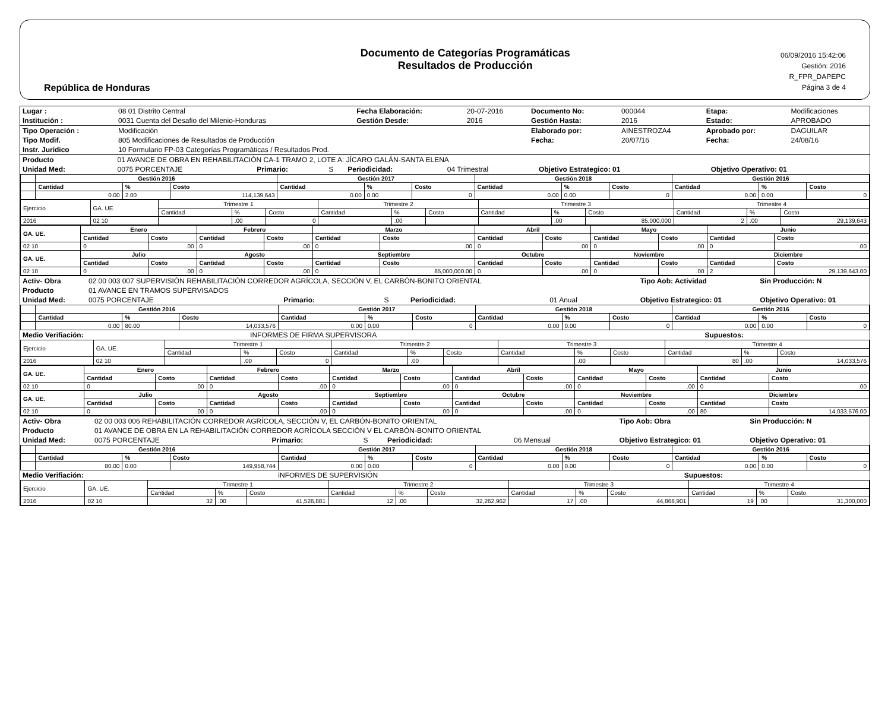República de Honduras
Documento de Categorías Programáticas
Resultados de Producción
06/09/2016 15:42:06
Gestión: 2016
R_FPR_DAPEPC
Página 3 de 4
| Lugar : | 08 01 Distrito Central | Fecha Elaboración: | 20-07-2016 | Documento No: | 000044 | Etapa: | Modificaciones |
| Institución : | 0031 Cuenta del Desafio del Milenio-Honduras | Gestión Desde: | 2016 | Gestión Hasta: | 2016 | Estado: | APROBADO |
| Tipo Operación : | Modificación | | | Elaborado por: | AINESTROZA4 | Aprobado por: | DAGUILAR |
| Tipo Modif. | 805 Modificaciones de Resultados de Producción | | | Fecha: | 20/07/16 | Fecha: | 24/08/16 |
| Instr. Jurídico | 10 Formulario FP-03 Categorías Programáticas / Resultados Prod. | | | | | | |
| Producto | 01 AVANCE DE OBRA EN REHABILITACIÓN CA-1 TRAMO 2, LOTE A: JÍCARO GALÁN-SANTA ELENA | | | | | | |
| Unidad Med: | 0075 PORCENTAJE | Primario: | S | Periodicidad: | 04 Trimestral | Objetivo Estrategico: 01 | Objetivo Operativo: 01 |
| | Gestión 2016 | | | Gestión 2017 | | | Gestión 2018 | | | Gestión 2016 | | |
| --- | --- | --- | --- | --- | --- | --- | --- | --- | --- | --- | --- | --- |
| | Cantidad | % | Costo | Cantidad | % | Costo | Cantidad | % | Costo | Cantidad | % | Costo |
| | 0.00 | 2.00 | 114,139,643 | 0.00 | 0.00 | 0 | 0.00 | 0.00 | 0 | 0.00 | 0.00 | 0 |
| Ejercicio | GA. UE. | Trimestre 1 | | | Trimestre 2 | | | Trimestre 3 | | | Trimestre 4 | | |
| | | Cantidad | % | Costo | Cantidad | % | Costo | Cantidad | % | Costo | Cantidad | % | Costo |
| 2016 | 02 10 | | .00 | 0 | | .00 | | | .00 | 85,000,000 | 2 | .00 | 29,139,643 |
| GA. UE. | Enero | | Febrero | | Marzo | | Abril | | Mayo | | Junio | |
| --- | --- | --- | --- | --- | --- | --- | --- | --- | --- | --- | --- | --- |
| | Cantidad | Costo | Cantidad | Costo | Cantidad | Costo | Cantidad | Costo | Cantidad | Costo | Cantidad | Costo |
| 02 10 | 0 | .00 | 0 | .00 | 0 | .00 | 0 | .00 | 0 | .00 | 0 | .00 |
| GA. UE. | Julio | | Agosto | | Septiembre | | Octubre | | Noviembre | | Diciembre | |
| | Cantidad | Costo | Cantidad | Costo | Cantidad | Costo | Cantidad | Costo | Cantidad | Costo | Cantidad | Costo |
| 02 10 | 0 | .00 | 0 | .00 | 0 | 85,000,000.00 | 0 | .00 | 0 | .00 | 2 | 29,139,643.00 |
| Activ- Obra | 02 00 003 007 SUPERVISIÓN REHABILITACIÓN CORREDOR AGRÍCOLA, SECCIÓN V, EL CARBÓN-BONITO ORIENTAL | | | | | Tipo Aob: Actividad | Sin Producción: N |
| Producto | 01 AVANCE EN TRAMOS SUPERVISADOS | | | | | | |
| Unidad Med: | 0075 PORCENTAJE | Primario: | S | Periodicidad: | 01 Anual | Objetivo Estrategico: 01 | Objetivo Operativo: 01 |
| | Gestión 2016 | | | Gestión 2017 | | | Gestión 2018 | | | Gestión 2016 | | |
| --- | --- | --- | --- | --- | --- | --- | --- | --- | --- | --- | --- | --- |
| | Cantidad | % | Costo | Cantidad | % | Costo | Cantidad | % | Costo | Cantidad | % | Costo |
| | 0.00 | 80.00 | 14,033,576 | 0.00 | 0.00 | 0 | 0.00 | 0.00 | 0 | 0.00 | 0.00 | 0 |
| Medio Verifiación: | INFORMES DE FIRMA SUPERVISORA | Supuestos: | |
| Ejercicio | GA. UE. | Trimestre 1 | | | Trimestre 2 | | | Trimestre 3 | | | Trimestre 4 | | |
| | | Cantidad | % | Costo | Cantidad | % | Costo | Cantidad | % | Costo | Cantidad | % | Costo |
| 2016 | 02 10 | | .00 | 0 | | .00 | | | .00 | | 80 | .00 | 14,033,576 |
| GA. UE. | Enero | | Febrero | | Marzo | | Abril | | Mayo | | Junio | |
| --- | --- | --- | --- | --- | --- | --- | --- | --- | --- | --- | --- | --- |
| | Cantidad | Costo | Cantidad | Costo | Cantidad | Costo | Cantidad | Costo | Cantidad | Costo | Cantidad | Costo |
| 02 10 | 0 | .00 | 0 | .00 | 0 | .00 | 0 | .00 | 0 | .00 | 0 | .00 |
| GA. UE. | Julio | | Agosto | | Septiembre | | Octubre | | Noviembre | | Diciembre | |
| | Cantidad | Costo | Cantidad | Costo | Cantidad | Costo | Cantidad | Costo | Cantidad | Costo | Cantidad | Costo |
| 02 10 | 0 | .00 | 0 | .00 | 0 | .00 | 0 | .00 | 0 | .00 | 80 | 14,033,576.00 |
| Activ- Obra | 02 00 003 006 REHABILITACIÓN CORREDOR AGRÍCOLA, SECCIÓN V, EL CARBÓN-BONITO ORIENTAL | | | | | Tipo Aob: Obra | Sin Producción: N |
| Producto | 01 AVANCE DE OBRA EN LA REHABILITACIÓN CORREDOR AGRÍCOLA SECCIÓN V EL CARBÓN-BONITO ORIENTAL | | | | | | |
| Unidad Med: | 0075 PORCENTAJE | Primario: | S | Periodicidad: | 06 Mensual | Objetivo Estrategico: 01 | Objetivo Operativo: 01 |
| | Gestión 2016 | | | Gestión 2017 | | | Gestión 2018 | | | Gestión 2016 | | |
| --- | --- | --- | --- | --- | --- | --- | --- | --- | --- | --- | --- | --- |
| | Cantidad | % | Costo | Cantidad | % | Costo | Cantidad | % | Costo | Cantidad | % | Costo |
| | 80.00 | 0.00 | 149,958,744 | 0.00 | 0.00 | 0 | 0.00 | 0.00 | 0 | 0.00 | 0.00 | 0 |
| Medio Verifiación: | iNFORMES DE SUPERVISIÓN | Supuestos: | |
| Ejercicio | GA. UE. | Trimestre 1 | | | Trimestre 2 | | | Trimestre 3 | | | Trimestre 4 | | |
| | | Cantidad | % | Costo | Cantidad | % | Costo | Cantidad | % | Costo | Cantidad | % | Costo |
| 2016 | 02 10 | 32 | .00 | 41,526,881 | 12 | .00 | 32,262,962 | 17 | .00 | 44,868,901 | 19 | .00 | 31,300,000 |